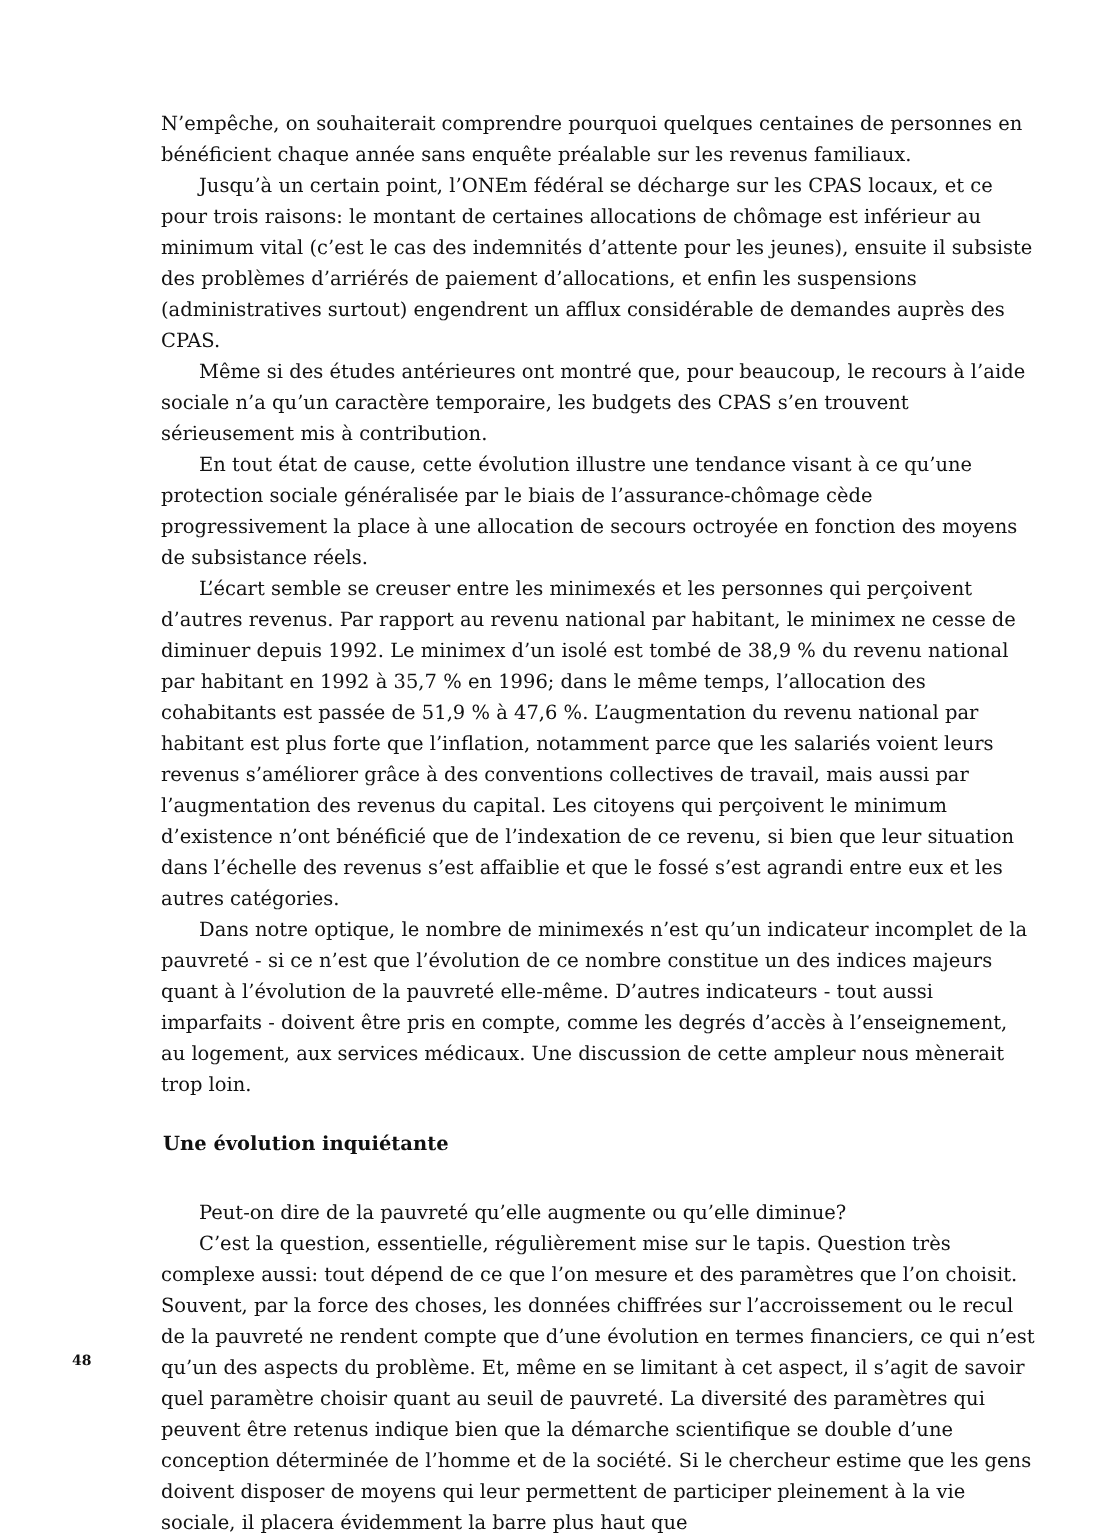N’empêche, on souhaiterait comprendre pourquoi quelques centaines de personnes en bénéficient chaque année sans enquête préalable sur les revenus familiaux.
Jusqu’à un certain point, l’ONEm fédéral se décharge sur les CPAS locaux, et ce pour trois raisons: le montant de certaines allocations de chômage est inférieur au minimum vital (c’est le cas des indemnités d’attente pour les jeunes), ensuite il subsiste des problèmes d’arriérés de paiement d’allocations, et enfin les suspensions (administratives surtout) engendrent un afflux considérable de demandes auprès des CPAS.
Même si des études antérieures ont montré que, pour beaucoup, le recours à l’aide sociale n’a qu’un caractère temporaire, les budgets des CPAS s’en trouvent sérieusement mis à contribution.
En tout état de cause, cette évolution illustre une tendance visant à ce qu’une protection sociale généralisée par le biais de l’assurance-chômage cède progressivement la place à une allocation de secours octroyée en fonction des moyens de subsistance réels.
L’écart semble se creuser entre les minimexés et les personnes qui perçoivent d’autres revenus. Par rapport au revenu national par habitant, le minimex ne cesse de diminuer depuis 1992. Le minimex d’un isolé est tombé de 38,9 % du revenu national par habitant en 1992 à 35,7 % en 1996; dans le même temps, l’allocation des cohabitants est passée de 51,9 % à 47,6 %. L’augmentation du revenu national par habitant est plus forte que l’inflation, notamment parce que les salariés voient leurs revenus s’améliorer grâce à des conventions collectives de travail, mais aussi par l’augmentation des revenus du capital. Les citoyens qui perçoivent le minimum d’existence n’ont bénéficié que de l’indexation de ce revenu, si bien que leur situation dans l’échelle des revenus s’est affaiblie et que le fossé s’est agrandi entre eux et les autres catégories.
Dans notre optique, le nombre de minimexés n’est qu’un indicateur incomplet de la pauvreté - si ce n’est que l’évolution de ce nombre constitue un des indices majeurs quant à l’évolution de la pauvreté elle-même. D’autres indicateurs - tout aussi imparfaits - doivent être pris en compte, comme les degrés d’accès à l’enseignement, au logement, aux services médicaux. Une discussion de cette ampleur nous mènerait trop loin.
Une évolution inquiétante
Peut-on dire de la pauvreté qu’elle augmente ou qu’elle diminue?
C’est la question, essentielle, régulièrement mise sur le tapis. Question très complexe aussi: tout dépend de ce que l’on mesure et des paramètres que l’on choisit. Souvent, par la force des choses, les données chiffrées sur l’accroissement ou le recul de la pauvreté ne rendent compte que d’une évolution en termes financiers, ce qui n’est qu’un des aspects du problème. Et, même en se limitant à cet aspect, il s’agit de savoir quel paramètre choisir quant au seuil de pauvreté. La diversité des paramètres qui peuvent être retenus indique bien que la démarche scientifique se double d’une conception déterminée de l’homme et de la société. Si le chercheur estime que les gens doivent disposer de moyens qui leur permettent de participer pleinement à la vie sociale, il placera évidemment la barre plus haut que
48